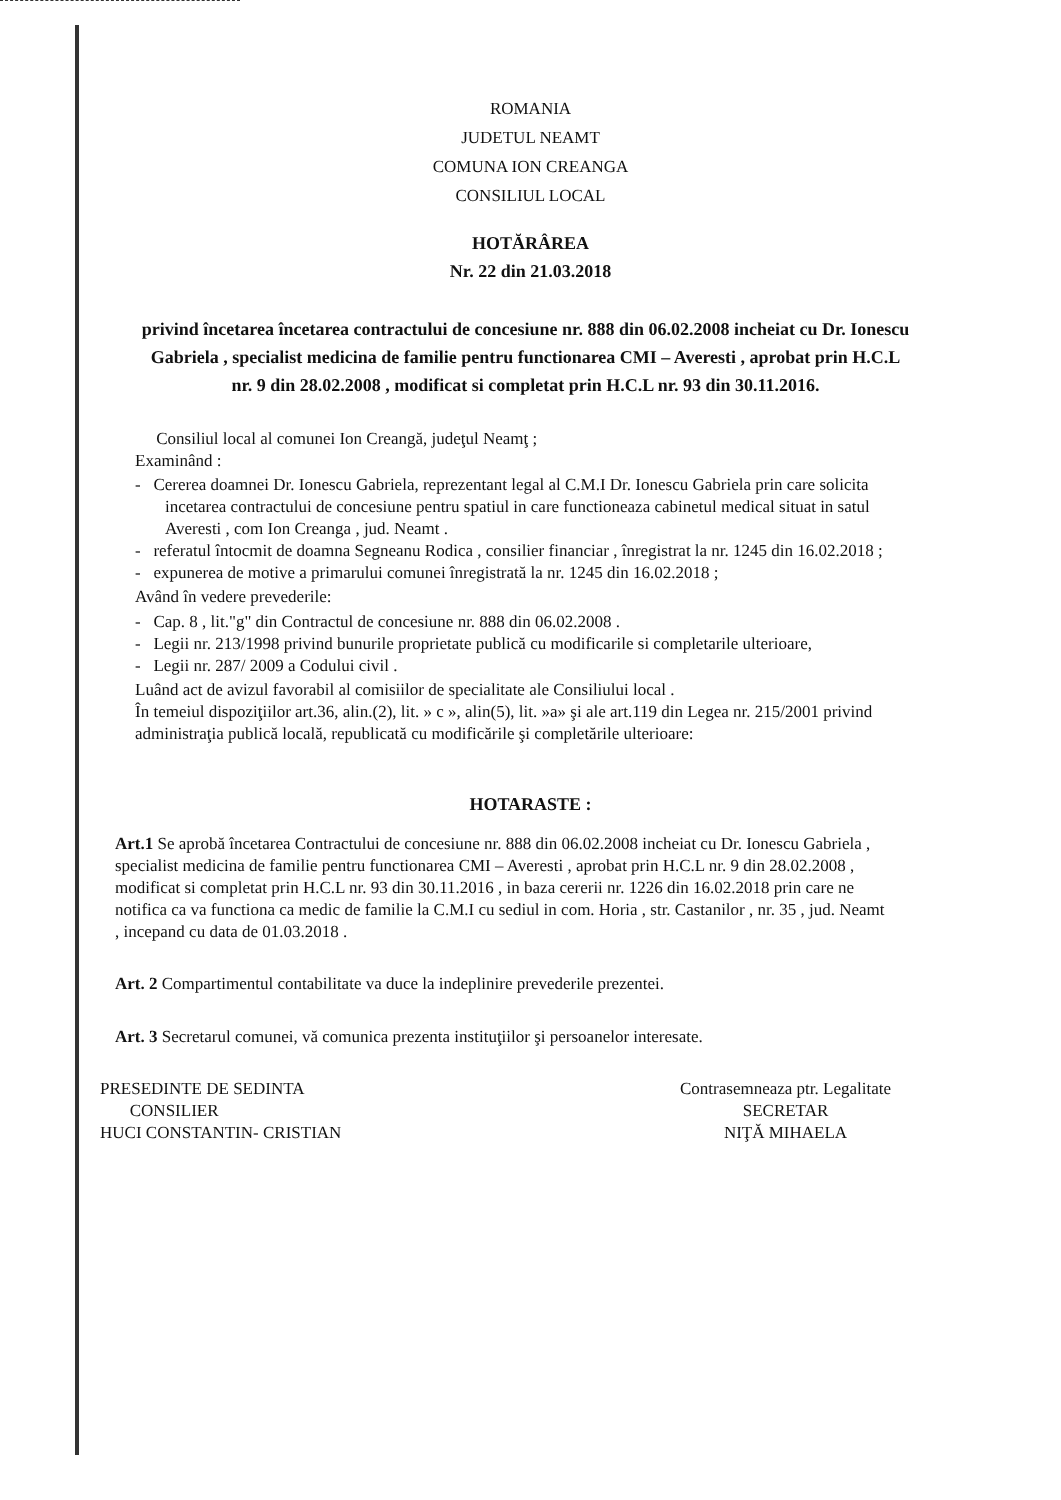ROMANIA
JUDETUL NEAMT
COMUNA ION CREANGA
CONSILIUL LOCAL
HOTĂRÂREA
Nr. 22 din 21.03.2018
privind încetarea încetarea contractului de concesiune nr. 888 din 06.02.2008 incheiat cu Dr. Ionescu Gabriela , specialist medicina de familie pentru functionarea CMI – Averesti , aprobat prin H.C.L nr. 9 din 28.02.2008 , modificat si completat prin H.C.L nr. 93 din 30.11.2016.
Consiliul local al comunei Ion Creangă, judeţul Neamţ ;
Examinând :
- Cererea doamnei Dr. Ionescu Gabriela, reprezentant legal al C.M.I Dr. Ionescu Gabriela prin care solicita incetarea contractului de concesiune pentru spatiul in care functioneaza cabinetul medical situat in satul Averesti , com Ion Creanga , jud. Neamt .
- referatul întocmit de doamna Segneanu Rodica , consilier financiar , înregistrat la nr. 1245 din 16.02.2018 ;
- expunerea de motive a primarului comunei înregistrată la nr. 1245 din 16.02.2018 ;
Având în vedere prevederile:
- Cap. 8 , lit."g" din Contractul de concesiune nr. 888 din 06.02.2008 .
- Legii nr. 213/1998 privind bunurile proprietate publică cu modificarile si completarile ulterioare,
- Legii nr. 287/ 2009 a Codului civil .
Luând act de avizul favorabil al comisiilor de specialitate ale Consiliului local .
În temeiul dispoziţiilor art.36, alin.(2), lit. » c », alin(5), lit. »a» şi ale art.119 din Legea nr. 215/2001 privind administraţia publică locală, republicată cu modificările şi completările ulterioare:
HOTARASTE :
Art.1 Se aprobă încetarea Contractului de concesiune nr. 888 din 06.02.2008 incheiat cu Dr. Ionescu Gabriela , specialist medicina de familie pentru functionarea CMI – Averesti , aprobat prin H.C.L nr. 9 din 28.02.2008 , modificat si completat prin H.C.L nr. 93 din 30.11.2016 , in baza cererii nr. 1226 din 16.02.2018 prin care ne notifica ca va functiona ca medic de familie la C.M.I cu sediul in com. Horia , str. Castanilor , nr. 35 , jud. Neamt , incepand cu data de 01.03.2018 .
Art. 2 Compartimentul contabilitate va duce la indeplinire prevederile prezentei.
Art. 3 Secretarul comunei, vă comunica prezenta instituţiilor şi persoanelor interesate.
PRESEDINTE DE SEDINTA
CONSILIER
HUCI CONSTANTIN- CRISTIAN
Contrasemneaza ptr. Legalitate
SECRETAR
NIŢĂ MIHAELA